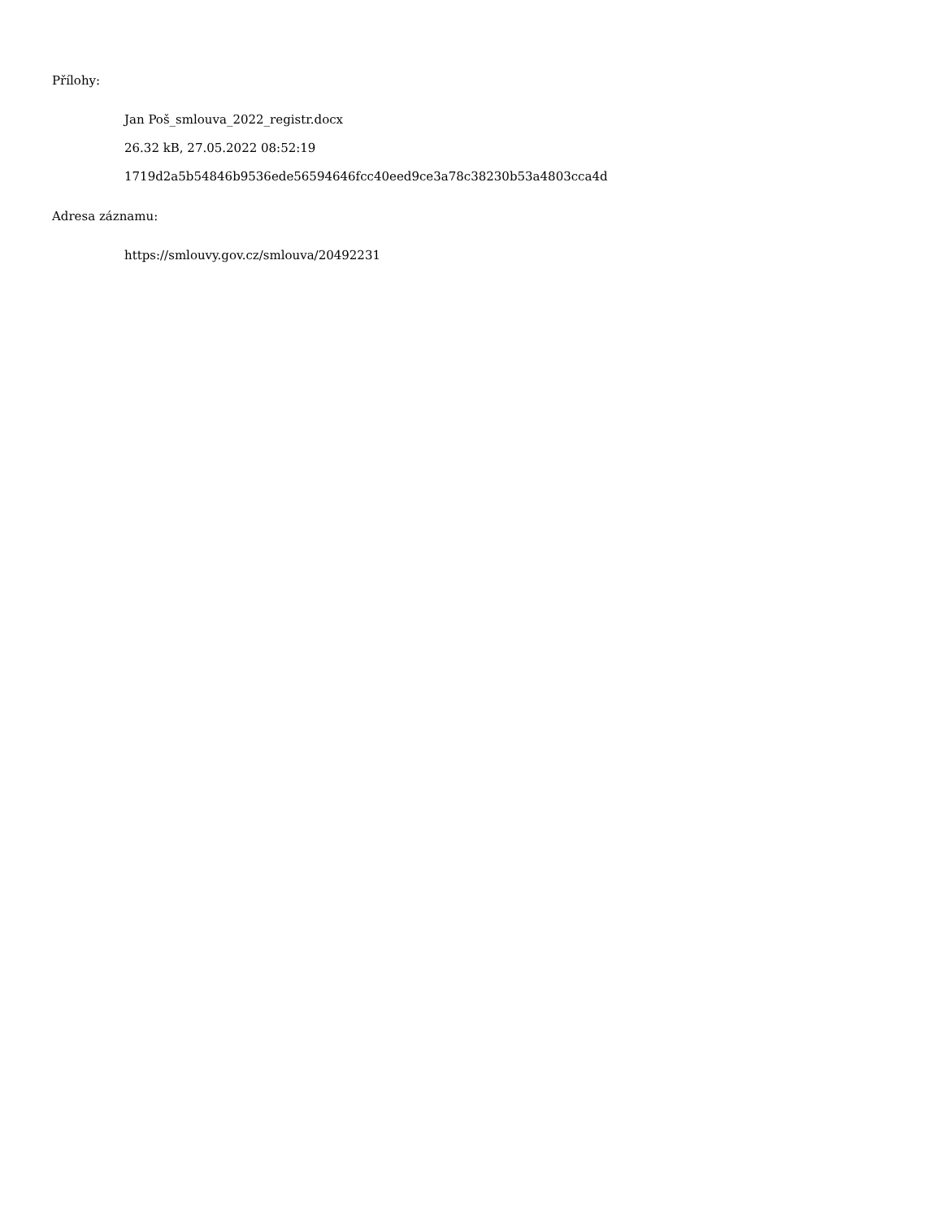Přílohy:
Jan Poš_smlouva_2022_registr.docx
26.32 kB, 27.05.2022 08:52:19
1719d2a5b54846b9536ede56594646fcc40eed9ce3a78c38230b53a4803cca4d
Adresa záznamu:
https://smlouvy.gov.cz/smlouva/20492231